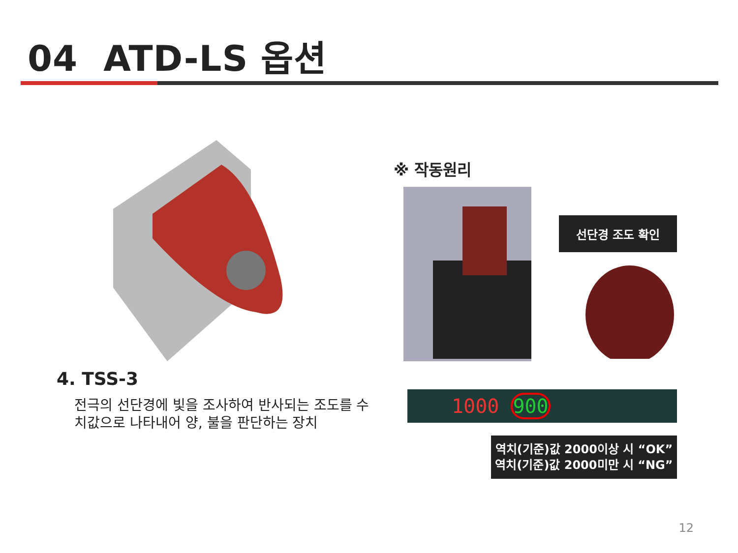04 ATD-LS 옵션
4. TSS-3
전극의 선단경에 빛을 조사하여 반사되는 조도를 수치값으로 나타내어 양, 불을 판단하는 장치
※ 작동원리
선단경 조도 확인
1000 900
역치(기준)값 2000이상 시 “OK”
역치(기준)값 2000미만 시 “NG”
12